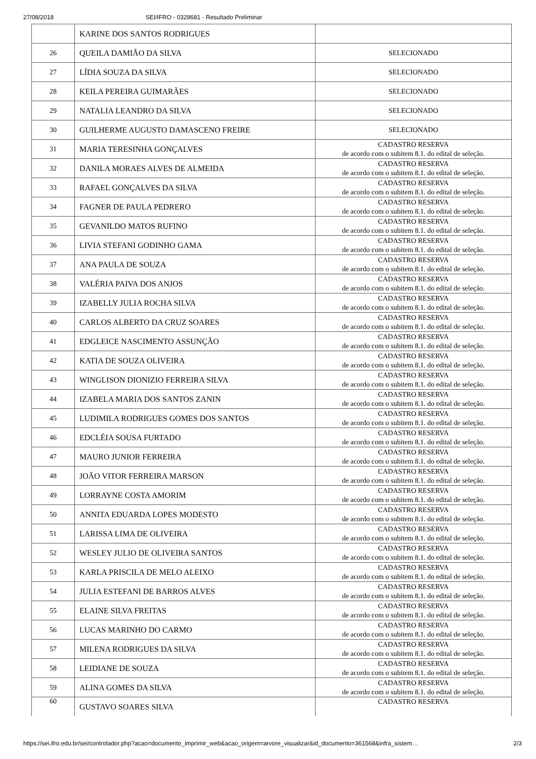27/08/2018 SEI/IFRO - 0328681 - Resultado Preliminar
| | KARINE DOS SANTOS RODRIGUES | |
| 26 | QUEILA DAMIÃO DA SILVA | SELECIONADO |
| 27 | LÍDIA SOUZA DA SILVA | SELECIONADO |
| 28 | KEILA PEREIRA GUIMARÃES | SELECIONADO |
| 29 | NATALIA LEANDRO DA SILVA | SELECIONADO |
| 30 | GUILHERME AUGUSTO DAMASCENO FREIRE | SELECIONADO |
| 31 | MARIA TERESINHA GONÇALVES | CADASTRO RESERVA de acordo com o subitem 8.1. do edital de seleção. |
| 32 | DANILA MORAES ALVES DE ALMEIDA | CADASTRO RESERVA de acordo com o subitem 8.1. do edital de seleção. |
| 33 | RAFAEL GONÇALVES DA SILVA | CADASTRO RESERVA de acordo com o subitem 8.1. do edital de seleção. |
| 34 | FAGNER DE PAULA PEDRERO | CADASTRO RESERVA de acordo com o subitem 8.1. do edital de seleção. |
| 35 | GEVANILDO MATOS RUFINO | CADASTRO RESERVA de acordo com o subitem 8.1. do edital de seleção. |
| 36 | LIVIA STEFANI GODINHO GAMA | CADASTRO RESERVA de acordo com o subitem 8.1. do edital de seleção. |
| 37 | ANA PAULA DE SOUZA | CADASTRO RESERVA de acordo com o subitem 8.1. do edital de seleção. |
| 38 | VALÉRIA PAIVA DOS ANJOS | CADASTRO RESERVA de acordo com o subitem 8.1. do edital de seleção. |
| 39 | IZABELLY JULIA ROCHA SILVA | CADASTRO RESERVA de acordo com o subitem 8.1. do edital de seleção. |
| 40 | CARLOS ALBERTO DA CRUZ SOARES | CADASTRO RESERVA de acordo com o subitem 8.1. do edital de seleção. |
| 41 | EDGLEICE NASCIMENTO ASSUNÇÃO | CADASTRO RESERVA de acordo com o subitem 8.1. do edital de seleção. |
| 42 | KATIA DE SOUZA OLIVEIRA | CADASTRO RESERVA de acordo com o subitem 8.1. do edital de seleção. |
| 43 | WINGLISON DIONIZIO FERREIRA SILVA | CADASTRO RESERVA de acordo com o subitem 8.1. do edital de seleção. |
| 44 | IZABELA MARIA DOS SANTOS ZANIN | CADASTRO RESERVA de acordo com o subitem 8.1. do edital de seleção. |
| 45 | LUDIMILA RODRIGUES GOMES DOS SANTOS | CADASTRO RESERVA de acordo com o subitem 8.1. do edital de seleção. |
| 46 | EDCLÉIA SOUSA FURTADO | CADASTRO RESERVA de acordo com o subitem 8.1. do edital de seleção. |
| 47 | MAURO JUNIOR FERREIRA | CADASTRO RESERVA de acordo com o subitem 8.1. do edital de seleção. |
| 48 | JOÃO VITOR FERREIRA MARSON | CADASTRO RESERVA de acordo com o subitem 8.1. do edital de seleção. |
| 49 | LORRAYNE COSTA AMORIM | CADASTRO RESERVA de acordo com o subitem 8.1. do edital de seleção. |
| 50 | ANNITA EDUARDA LOPES MODESTO | CADASTRO RESERVA de acordo com o subitem 8.1. do edital de seleção. |
| 51 | LARISSA LIMA DE OLIVEIRA | CADASTRO RESERVA de acordo com o subitem 8.1. do edital de seleção. |
| 52 | WESLEY JULIO DE OLIVEIRA SANTOS | CADASTRO RESERVA de acordo com o subitem 8.1. do edital de seleção. |
| 53 | KARLA PRISCILA DE MELO ALEIXO | CADASTRO RESERVA de acordo com o subitem 8.1. do edital de seleção. |
| 54 | JULIA ESTEFANI DE BARROS ALVES | CADASTRO RESERVA de acordo com o subitem 8.1. do edital de seleção. |
| 55 | ELAINE SILVA FREITAS | CADASTRO RESERVA de acordo com o subitem 8.1. do edital de seleção. |
| 56 | LUCAS MARINHO DO CARMO | CADASTRO RESERVA de acordo com o subitem 8.1. do edital de seleção. |
| 57 | MILENA RODRIGUES DA SILVA | CADASTRO RESERVA de acordo com o subitem 8.1. do edital de seleção. |
| 58 | LEIDIANE DE SOUZA | CADASTRO RESERVA de acordo com o subitem 8.1. do edital de seleção. |
| 59 | ALINA GOMES DA SILVA | CADASTRO RESERVA de acordo com o subitem 8.1. do edital de seleção. |
| 60 | GUSTAVO SOARES SILVA | CADASTRO RESERVA |
https://sei.ifro.edu.br/sei/controlador.php?acao=documento_imprimir_web&acao_origem=arvore_visualizar&id_documento=361568&infra_sistem… 2/3